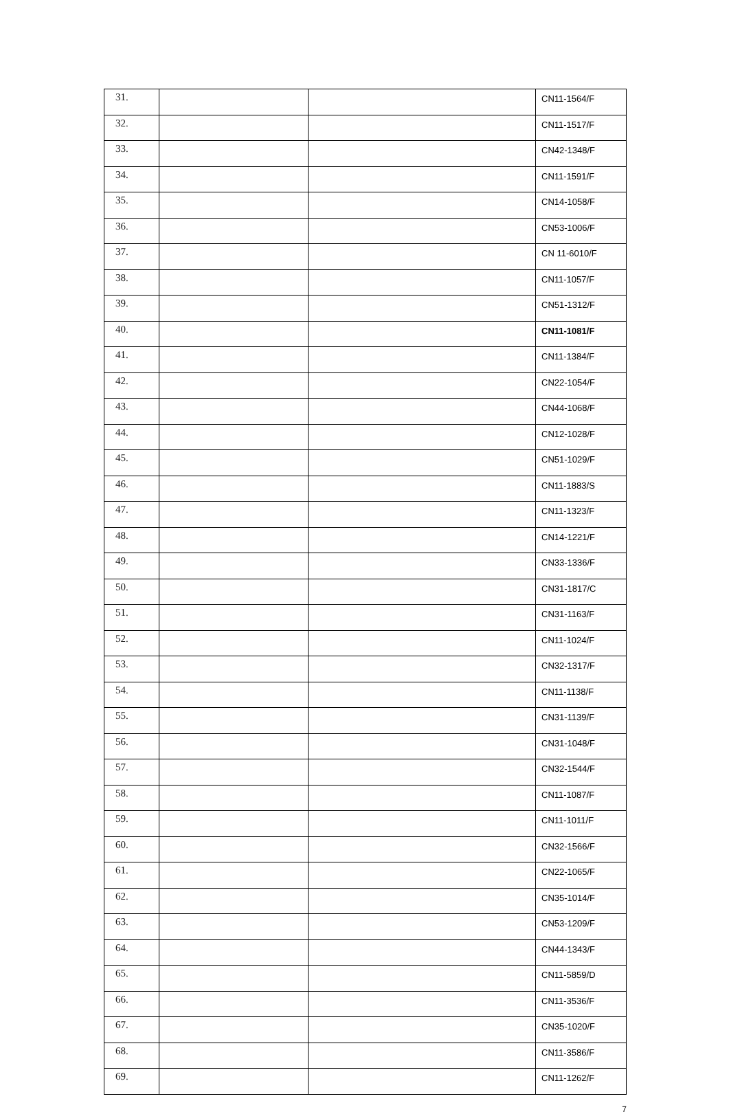| 31. | | | CN11-1564/F |
| 32. | | | CN11-1517/F |
| 33. | | | CN42-1348/F |
| 34. | | | CN11-1591/F |
| 35. | | | CN14-1058/F |
| 36. | | | CN53-1006/F |
| 37. | | | CN 11-6010/F |
| 38. | | | CN11-1057/F |
| 39. | | | CN51-1312/F |
| 40. | | | CN11-1081/F |
| 41. | | | CN11-1384/F |
| 42. | | | CN22-1054/F |
| 43. | | | CN44-1068/F |
| 44. | | | CN12-1028/F |
| 45. | | | CN51-1029/F |
| 46. | | | CN11-1883/S |
| 47. | | | CN11-1323/F |
| 48. | | | CN14-1221/F |
| 49. | | | CN33-1336/F |
| 50. | | | CN31-1817/C |
| 51. | | | CN31-1163/F |
| 52. | | | CN11-1024/F |
| 53. | | | CN32-1317/F |
| 54. | | | CN11-1138/F |
| 55. | | | CN31-1139/F |
| 56. | | | CN31-1048/F |
| 57. | | | CN32-1544/F |
| 58. | | | CN11-1087/F |
| 59. | | | CN11-1011/F |
| 60. | | | CN32-1566/F |
| 61. | | | CN22-1065/F |
| 62. | | | CN35-1014/F |
| 63. | | | CN53-1209/F |
| 64. | | | CN44-1343/F |
| 65. | | | CN11-5859/D |
| 66. | | | CN11-3536/F |
| 67. | | | CN35-1020/F |
| 68. | | | CN11-3586/F |
| 69. | | | CN11-1262/F |
7